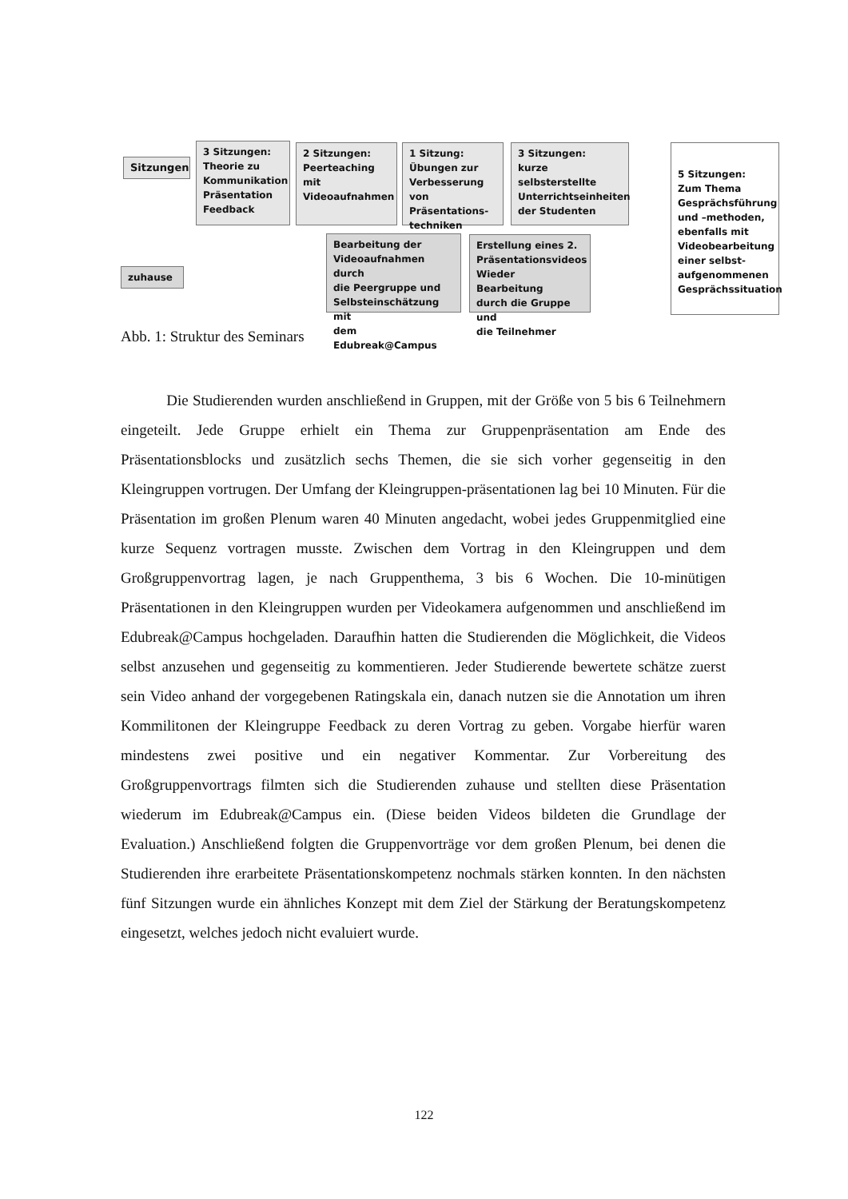Sitzungen
3 Sitzungen:
Theorie zu
Kommunikation
Präsentation
Feedback
2 Sitzungen:
Peerteaching mit
Videoaufnahmen
1 Sitzung:
Übungen zur
Verbesserung von
Präsentations-
techniken
3 Sitzungen:
kurze selbsterstellte
Unterrichtseinheiten
der Studenten
5 Sitzungen:
Zum Thema
Gesprächsführung
und –methoden,
ebenfalls mit
Videobearbeitung
einer selbst-
aufgenommenen
Gesprächssituation
Bearbeitung der
Videoaufnahmen durch
die Peergruppe und
Selbsteinschätzung mit
dem Edubreak@Campus
Erstellung eines 2.
Präsentationsvideos
Wieder Bearbeitung
durch die Gruppe und
die Teilnehmer
zuhause
Abb. 1: Struktur des Seminars
Die Studierenden wurden anschließend in Gruppen, mit der Größe von 5 bis 6 Teilnehmern eingeteilt. Jede Gruppe erhielt ein Thema zur Gruppenpräsentation am Ende des Präsentationsblocks und zusätzlich sechs Themen, die sie sich vorher gegenseitig in den Kleingruppen vortrugen. Der Umfang der Kleingruppen-präsentationen lag bei 10 Minuten. Für die Präsentation im großen Plenum waren 40 Minuten angedacht, wobei jedes Gruppenmitglied eine kurze Sequenz vortragen musste. Zwischen dem Vortrag in den Kleingruppen und dem Großgruppenvortrag lagen, je nach Gruppenthema, 3 bis 6 Wochen. Die 10-minütigen Präsentationen in den Kleingruppen wurden per Videokamera aufgenommen und anschließend im Edubreak@Campus hochgeladen. Daraufhin hatten die Studierenden die Möglichkeit, die Videos selbst anzusehen und gegenseitig zu kommentieren. Jeder Studierende bewertete schätze zuerst sein Video anhand der vorgegebenen Ratingskala ein, danach nutzen sie die Annotation um ihren Kommilitonen der Kleingruppe Feedback zu deren Vortrag zu geben. Vorgabe hierfür waren mindestens zwei positive und ein negativer Kommentar. Zur Vorbereitung des Großgruppenvortrags filmten sich die Studierenden zuhause und stellten diese Präsentation wiederum im Edubreak@Campus ein. (Diese beiden Videos bildeten die Grundlage der Evaluation.) Anschließend folgten die Gruppenvorträge vor dem großen Plenum, bei denen die Studierenden ihre erarbeitete Präsentationskompetenz nochmals stärken konnten. In den nächsten fünf Sitzungen wurde ein ähnliches Konzept mit dem Ziel der Stärkung der Beratungskompetenz eingesetzt, welches jedoch nicht evaluiert wurde.
122